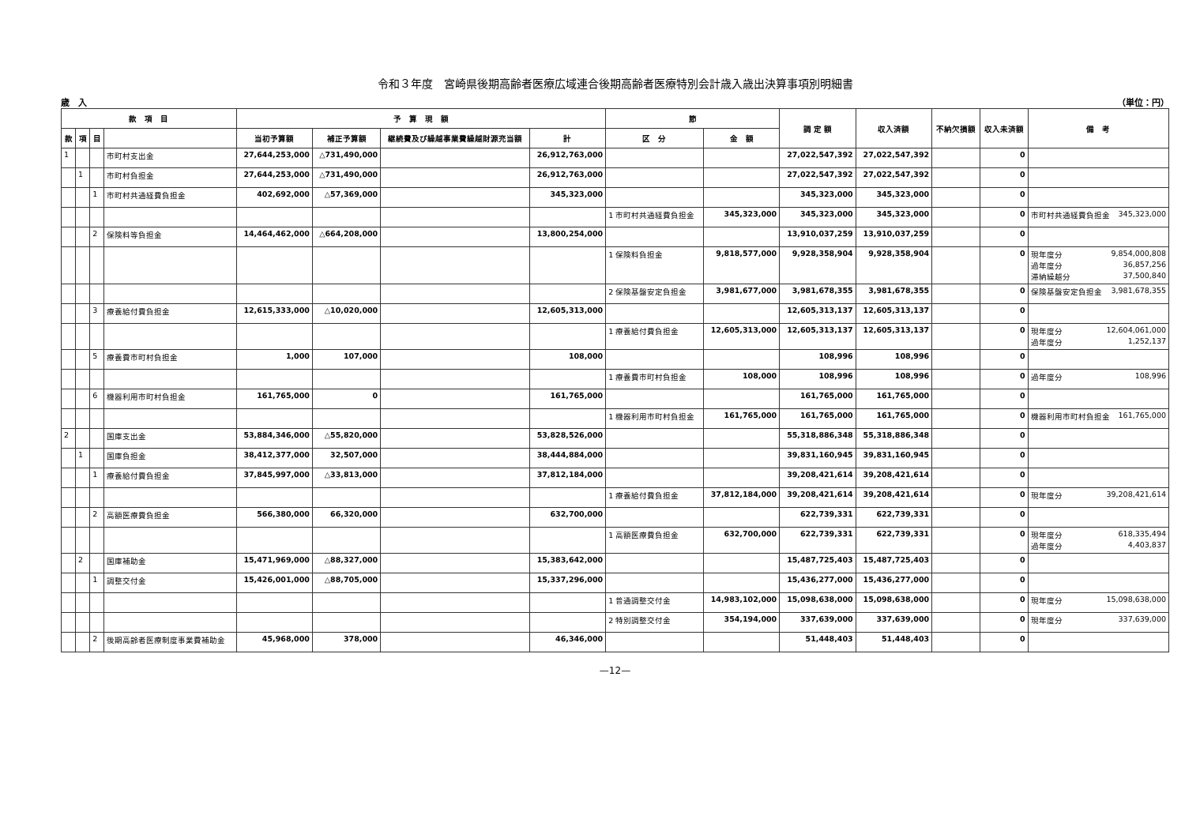令和３年度　宮崎県後期高齢者医療広域連合後期高齢者医療特別会計歳入歳出決算事項別明細書
歳　入 （単位：円）
| 款 項 目 | | | | 予 算 現 額 | | | | 節 | | 調 定 額 | 収入済額 | 不納欠損額 | 収入未済額 | 備 考 |
| --- | --- | --- | --- | --- | --- | --- | --- | --- | --- | --- | --- | --- | --- | --- |
| | | | | 当初予算額 | 補正予算額 | 継続費及び繰越事業費繰越財源充当額 | 計 | 区 分 | 金 額 | | | | | |
| 款 | 項 | 目 | | | | | | | | | | | | |
| 1 | | | 市町村支出金 | 27,644,253,000 | △731,490,000 | | 26,912,763,000 | | | 27,022,547,392 | 27,022,547,392 | | 0 | |
| | 1 | | 市町村負担金 | 27,644,253,000 | △731,490,000 | | 26,912,763,000 | | | 27,022,547,392 | 27,022,547,392 | | 0 | |
| | | 1 | 市町村共通経費負担金 | 402,692,000 | △57,369,000 | | 345,323,000 | | | 345,323,000 | 345,323,000 | | 0 | |
| | | | | | | | | 1 市町村共通経費負担金 | 345,323,000 | 345,323,000 | 345,323,000 | | 0 | 市町村共通経費負担金 345,323,000 |
| | | 2 | 保険料等負担金 | 14,464,462,000 | △664,208,000 | | 13,800,254,000 | | | 13,910,037,259 | 13,910,037,259 | | 0 | |
| | | | | | | | | 1 保険料負担金 | 9,818,577,000 | 9,928,358,904 | 9,928,358,904 | | 0 | 現年度分 9,854,000,808 過年度分 36,857,256 滞納繰越分 37,500,840 |
| | | | | | | | | 2 保険基盤安定負担金 | 3,981,677,000 | 3,981,678,355 | 3,981,678,355 | | 0 | 保険基盤安定負担金 3,981,678,355 |
| | | 3 | 療養給付費負担金 | 12,615,333,000 | △10,020,000 | | 12,605,313,000 | | | 12,605,313,137 | 12,605,313,137 | | 0 | |
| | | | | | | | | 1 療養給付費負担金 | 12,605,313,000 | 12,605,313,137 | 12,605,313,137 | | 0 | 現年度分 12,604,061,000 過年度分 1,252,137 |
| | | 5 | 療養費市町村負担金 | 1,000 | 107,000 | | 108,000 | | | 108,996 | 108,996 | | 0 | |
| | | | | | | | | 1 療養費市町村負担金 | 108,000 | 108,996 | 108,996 | | 0 | 過年度分 108,996 |
| | | 6 | 機器利用市町村負担金 | 161,765,000 | 0 | | 161,765,000 | | | 161,765,000 | 161,765,000 | | 0 | |
| | | | | | | | | 1 機器利用市町村負担金 | 161,765,000 | 161,765,000 | 161,765,000 | | 0 | 機器利用市町村負担金 161,765,000 |
| 2 | | | 国庫支出金 | 53,884,346,000 | △55,820,000 | | 53,828,526,000 | | | 55,318,886,348 | 55,318,886,348 | | 0 | |
| | 1 | | 国庫負担金 | 38,412,377,000 | 32,507,000 | | 38,444,884,000 | | | 39,831,160,945 | 39,831,160,945 | | 0 | |
| | | 1 | 療養給付費負担金 | 37,845,997,000 | △33,813,000 | | 37,812,184,000 | | | 39,208,421,614 | 39,208,421,614 | | 0 | |
| | | | | | | | | 1 療養給付費負担金 | 37,812,184,000 | 39,208,421,614 | 39,208,421,614 | | 0 | 現年度分 39,208,421,614 |
| | | 2 | 高額医療費負担金 | 566,380,000 | 66,320,000 | | 632,700,000 | | | 622,739,331 | 622,739,331 | | 0 | |
| | | | | | | | | 1 高額医療費負担金 | 632,700,000 | 622,739,331 | 622,739,331 | | 0 | 現年度分 618,335,494 過年度分 4,403,837 |
| | 2 | | 国庫補助金 | 15,471,969,000 | △88,327,000 | | 15,383,642,000 | | | 15,487,725,403 | 15,487,725,403 | | 0 | |
| | | 1 | 調整交付金 | 15,426,001,000 | △88,705,000 | | 15,337,296,000 | | | 15,436,277,000 | 15,436,277,000 | | 0 | |
| | | | | | | | | 1 普通調整交付金 | 14,983,102,000 | 15,098,638,000 | 15,098,638,000 | | 0 | 現年度分 15,098,638,000 |
| | | | | | | | | 2 特別調整交付金 | 354,194,000 | 337,639,000 | 337,639,000 | | 0 | 現年度分 337,639,000 |
| | | 2 | 後期高齢者医療制度事業費補助金 | 45,968,000 | 378,000 | | 46,346,000 | | | 51,448,403 | 51,448,403 | | 0 | |
—12—